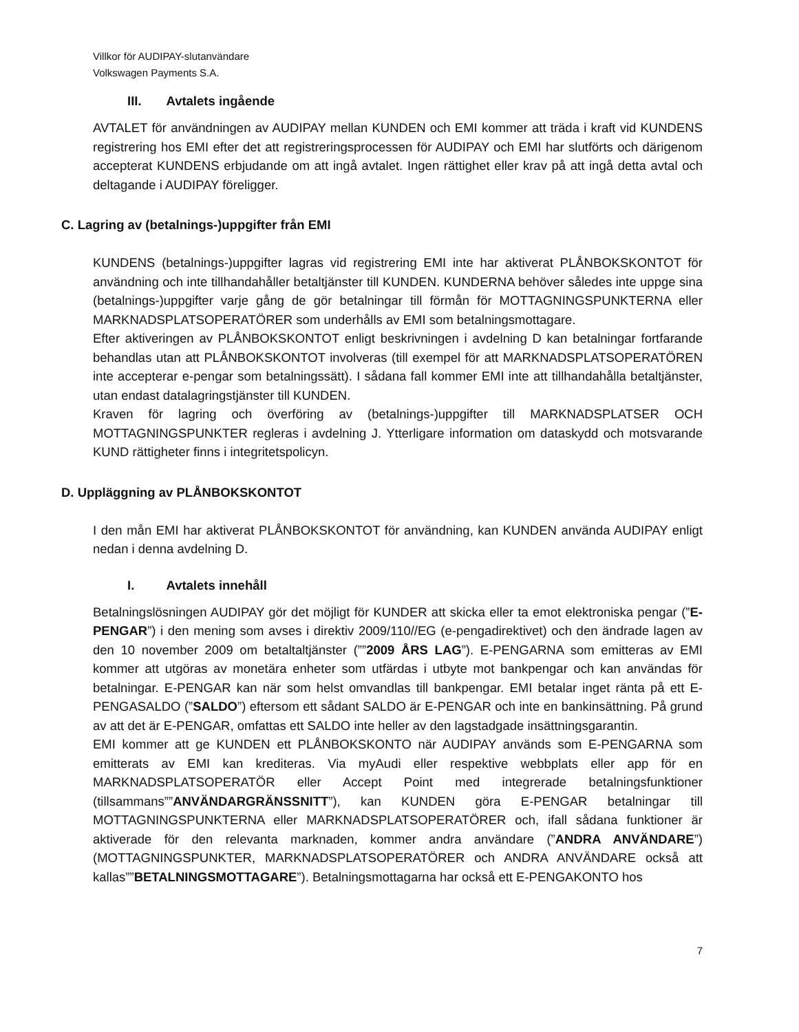Villkor för AUDIPAY-slutanvändare
Volkswagen Payments S.A.
III. Avtalets ingående
AVTALET för användningen av AUDIPAY mellan KUNDEN och EMI kommer att träda i kraft vid KUNDENS registrering hos EMI efter det att registreringsprocessen för AUDIPAY och EMI har slutförts och därigenom accepterat KUNDENS erbjudande om att ingå avtalet. Ingen rättighet eller krav på att ingå detta avtal och deltagande i AUDIPAY föreligger.
C. Lagring av (betalnings-)uppgifter från EMI
KUNDENS (betalnings-)uppgifter lagras vid registrering EMI inte har aktiverat PLÅNBOKSKONTOT för användning och inte tillhandahåller betaltjänster till KUNDEN. KUNDERNA behöver således inte uppge sina (betalnings-)uppgifter varje gång de gör betalningar till förmån för MOTTAGNINGSPUNKTERNA eller MARKNADSPLATSOPERATÖRER som underhålls av EMI som betalningsmottagare.
Efter aktiveringen av PLÅNBOKSKONTOT enligt beskrivningen i avdelning D kan betalningar fortfarande behandlas utan att PLÅNBOKSKONTOT involveras (till exempel för att MARKNADSPLATSOPERATÖREN inte accepterar e-pengar som betalningssätt). I sådana fall kommer EMI inte att tillhandahålla betaltjänster, utan endast datalagringstjänster till KUNDEN.
Kraven för lagring och överföring av (betalnings-)uppgifter till MARKNADSPLATSER OCH MOTTAGNINGSPUNKTER regleras i avdelning J. Ytterligare information om dataskydd och motsvarande KUND rättigheter finns i integritetspolicyn.
D. Uppläggning av PLÅNBOKSKONTOT
I den mån EMI har aktiverat PLÅNBOKSKONTOT för användning, kan KUNDEN använda AUDIPAY enligt nedan i denna avdelning D.
I. Avtalets innehåll
Betalningslösningen AUDIPAY gör det möjligt för KUNDER att skicka eller ta emot elektroniska pengar (”E-PENGAR”) i den mening som avses i direktiv 2009/110//EG (e-pengadirektivet) och den ändrade lagen av den 10 november 2009 om betaltaltjänster (””2009 ÅRS LAG”). E-PENGARNA som emitteras av EMI kommer att utgöras av monetära enheter som utfärdas i utbyte mot bankpengar och kan användas för betalningar. E-PENGAR kan när som helst omvandlas till bankpengar. EMI betalar inget ränta på ett E-PENGASALDO (”SALDO”) eftersom ett sådant SALDO är E-PENGAR och inte en bankinsättning. På grund av att det är E-PENGAR, omfattas ett SALDO inte heller av den lagstadgade insättningsgarantin.
EMI kommer att ge KUNDEN ett PLÅNBOKSKONTO när AUDIPAY används som E-PENGARNA som emitterats av EMI kan krediteras. Via myAudi eller respektive webbplats eller app för en MARKNADSPLATSOPERATÖR eller Accept Point med integrerade betalningsfunktioner (tillsammans””ANVÄNDARGRÄNSSNITT”), kan KUNDEN göra E-PENGAR betalningar till MOTTAGNINGSPUNKTERNA eller MARKNADSPLATSOPERATÖRER och, ifall sådana funktioner är aktiverade för den relevanta marknaden, kommer andra användare (”ANDRA ANVÄNDARE”) (MOTTAGNINGSPUNKTER, MARKNADSPLATSOPERATÖRER och ANDRA ANVÄNDARE också att kallas””BETALNINGSMOTTAGARE”). Betalningsmottagarna har också ett E-PENGAKONTO hos
7